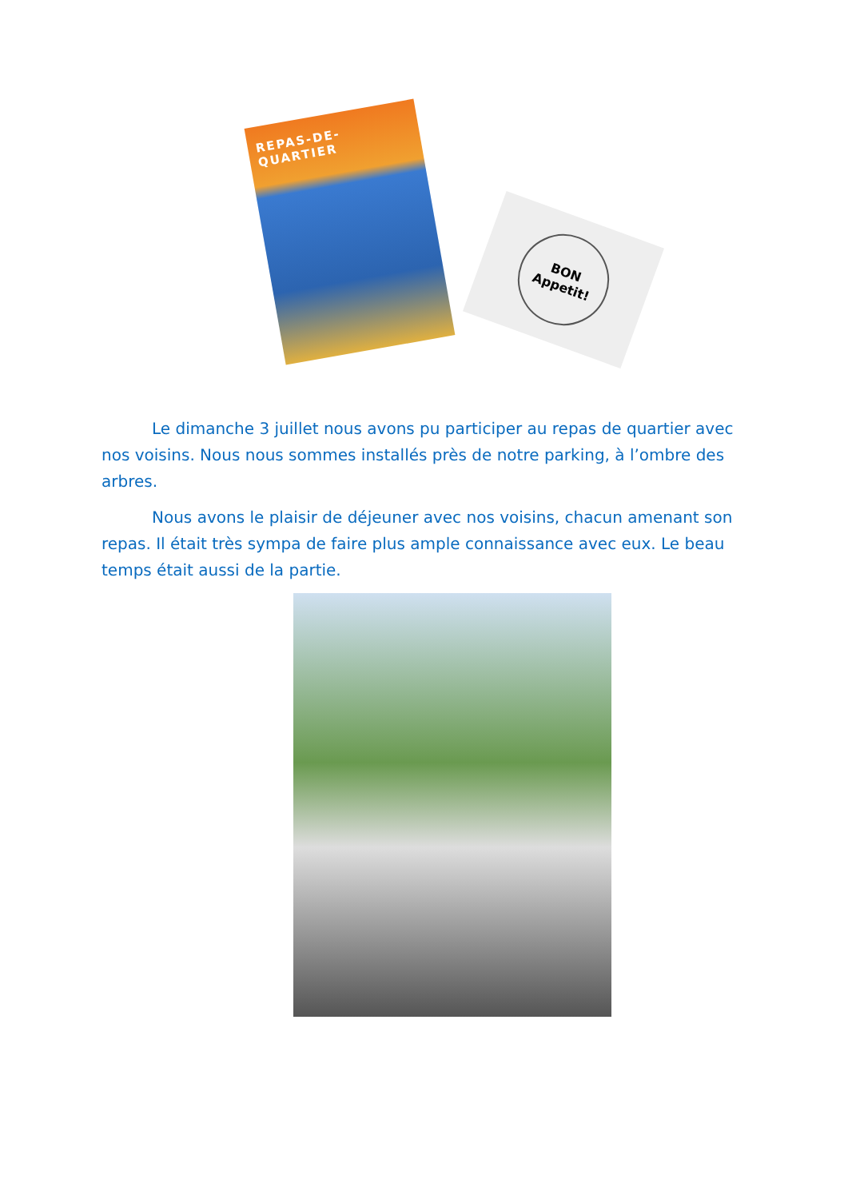REPAS-DE-QUARTIER
BON
Appetit!
Le dimanche 3 juillet nous avons pu participer au repas de quartier avec nos voisins. Nous nous sommes installés près de notre parking, à l’ombre des arbres.
Nous avons le plaisir de déjeuner avec nos voisins, chacun amenant son repas. Il était très sympa de faire plus ample connaissance avec eux. Le beau temps était aussi de la partie.